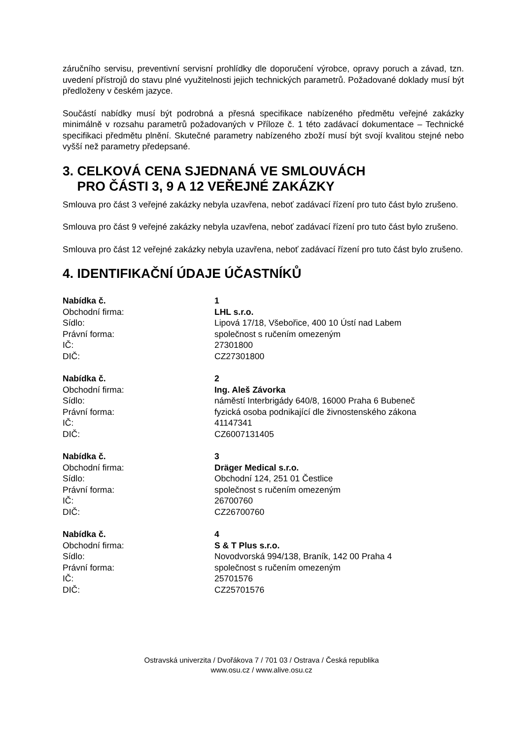záručního servisu, preventivní servisní prohlídky dle doporučení výrobce, opravy poruch a závad, tzn. uvedení přístrojů do stavu plné využitelnosti jejich technických parametrů. Požadované doklady musí být předloženy v českém jazyce.
Součástí nabídky musí být podrobná a přesná specifikace nabízeného předmětu veřejné zakázky minimálně v rozsahu parametrů požadovaných v Příloze č. 1 této zadávací dokumentace – Technické specifikaci předmětu plnění. Skutečné parametry nabízeného zboží musí být svojí kvalitou stejné nebo vyšší než parametry předepsané.
3. CELKOVÁ CENA SJEDNANÁ VE SMLOUVÁCH
PRO ČÁSTI 3, 9 A 12 VEŘEJNÉ ZAKÁZKY
Smlouva pro část 3 veřejné zakázky nebyla uzavřena, neboť zadávací řízení pro tuto část bylo zrušeno.
Smlouva pro část 9 veřejné zakázky nebyla uzavřena, neboť zadávací řízení pro tuto část bylo zrušeno.
Smlouva pro část 12 veřejné zakázky nebyla uzavřena, neboť zadávací řízení pro tuto část bylo zrušeno.
4. IDENTIFIKAČNÍ ÚDAJE ÚČASTNÍKŮ
| Nabídka č. | 1 |
| Obchodní firma: | LHL s.r.o. |
| Sídlo: | Lipová 17/18, Všebořice, 400 10 Ústí nad Labem |
| Právní forma: | společnost s ručením omezeným |
| IČ: | 27301800 |
| DIČ: | CZ27301800 |
| Nabídka č. | 2 |
| Obchodní firma: | Ing. Aleš Závorka |
| Sídlo: | náměstí Interbrigády 640/8, 16000 Praha 6 Bubeneč |
| Právní forma: | fyzická osoba podnikající dle živnostenského zákona |
| IČ: | 41147341 |
| DIČ: | CZ6007131405 |
| Nabídka č. | 3 |
| Obchodní firma: | Dräger Medical s.r.o. |
| Sídlo: | Obchodní 124, 251 01 Čestlice |
| Právní forma: | společnost s ručením omezeným |
| IČ: | 26700760 |
| DIČ: | CZ26700760 |
| Nabídka č. | 4 |
| Obchodní firma: | S & T Plus s.r.o. |
| Sídlo: | Novodvorská 994/138, Braník, 142 00 Praha 4 |
| Právní forma: | společnost s ručením omezeným |
| IČ: | 25701576 |
| DIČ: | CZ25701576 |
Ostravská univerzita / Dvořákova 7 / 701 03 / Ostrava / Česká republika
www.osu.cz / www.alive.osu.cz